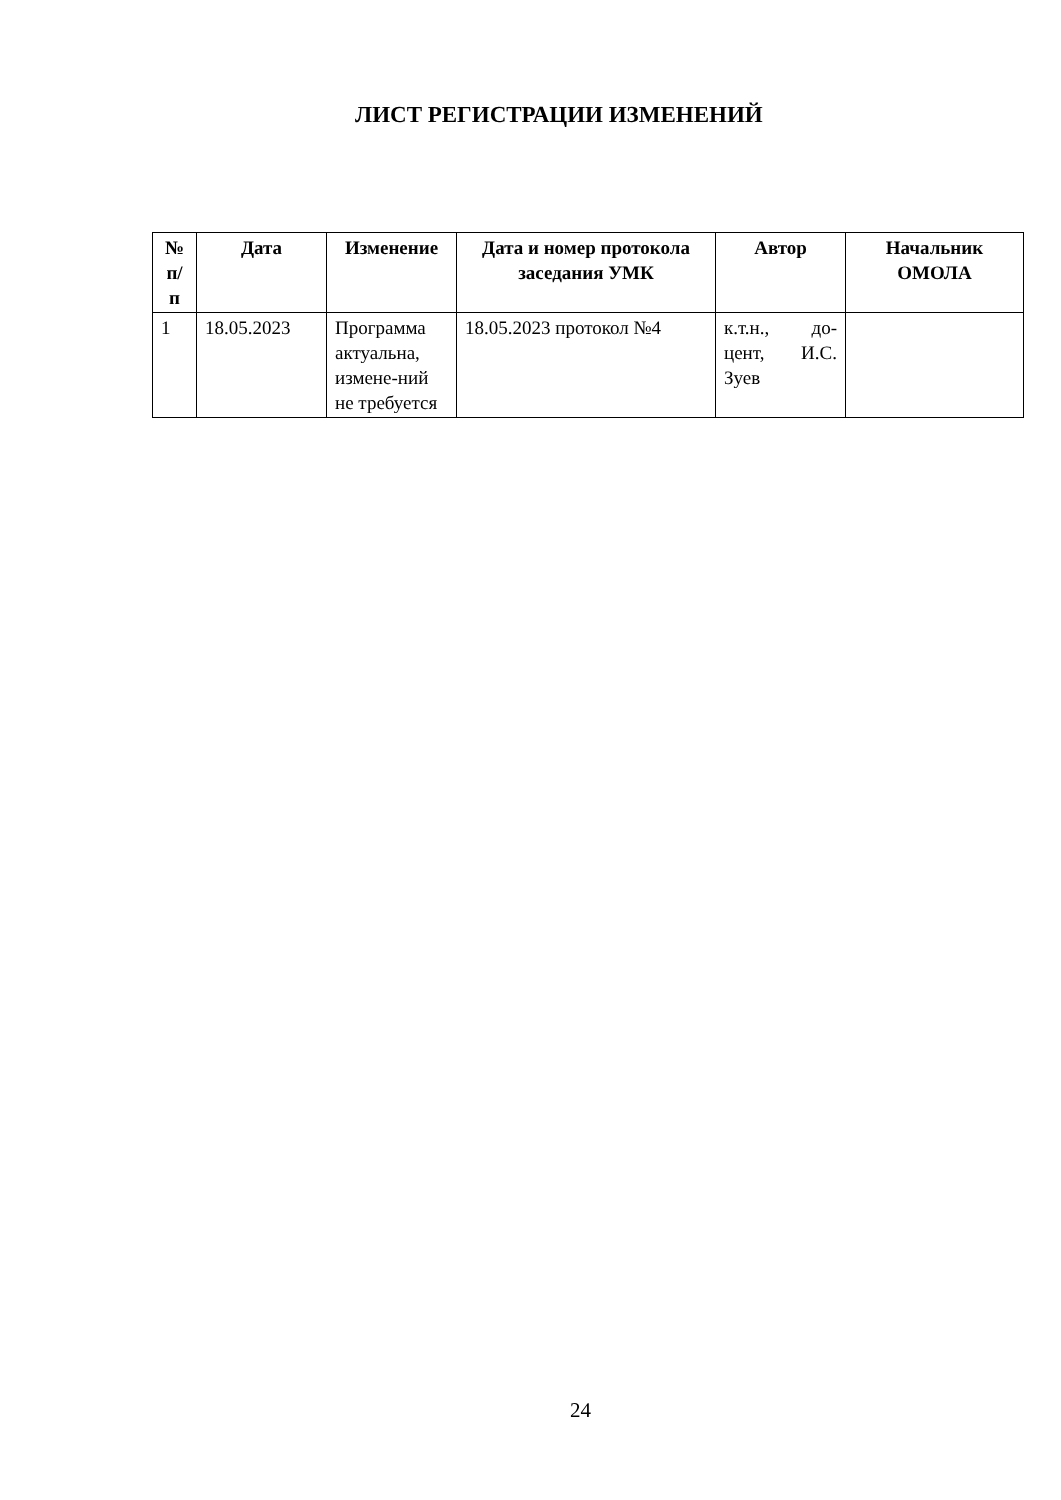ЛИСТ РЕГИСТРАЦИИ ИЗМЕНЕНИЙ
| № п/п | Дата | Изменение | Дата и номер протокола заседания УМК | Автор | Начальник ОМОЛА |
| --- | --- | --- | --- | --- | --- |
| 1 | 18.05.2023 | Программа актуальна, измене-ний не требуется | 18.05.2023 протокол №4 | к.т.н., до-цент, И.С. Зуев | |
24